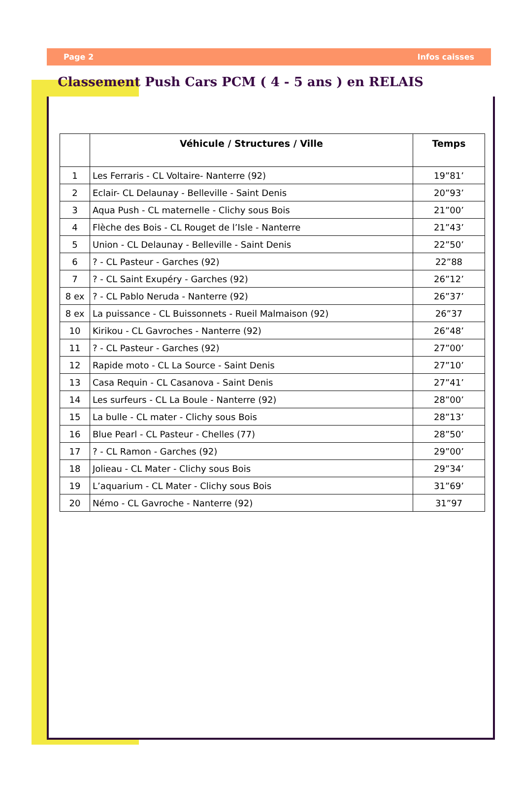Page 2 Infos caisses
Classement Push Cars PCM ( 4 - 5 ans ) en RELAIS
| | Véhicule / Structures / Ville | Temps |
| --- | --- | --- |
| 1 | Les Ferraris - CL Voltaire- Nanterre (92) | 19”81’ |
| 2 | Eclair- CL Delaunay - Belleville - Saint Denis | 20”93’ |
| 3 | Aqua Push - CL maternelle - Clichy sous Bois | 21”00’ |
| 4 | Flèche des Bois - CL Rouget de l’Isle - Nanterre | 21”43’ |
| 5 | Union - CL Delaunay - Belleville - Saint Denis | 22”50’ |
| 6 | ? - CL Pasteur - Garches (92) | 22”88 |
| 7 | ? - CL Saint Exupéry - Garches (92) | 26”12’ |
| 8 ex | ? - CL Pablo Neruda - Nanterre (92) | 26”37’ |
| 8 ex | La puissance - CL Buissonnets - Rueil Malmaison (92) | 26”37 |
| 10 | Kirikou - CL Gavroches - Nanterre (92) | 26”48’ |
| 11 | ? - CL Pasteur - Garches (92) | 27”00’ |
| 12 | Rapide moto - CL La Source - Saint Denis | 27”10’ |
| 13 | Casa Requin - CL Casanova - Saint Denis | 27”41’ |
| 14 | Les surfeurs - CL La Boule - Nanterre (92) | 28”00’ |
| 15 | La bulle - CL mater - Clichy sous Bois | 28”13’ |
| 16 | Blue Pearl - CL Pasteur - Chelles (77) | 28”50’ |
| 17 | ? - CL Ramon - Garches (92) | 29”00’ |
| 18 | Jolieau - CL Mater - Clichy sous Bois | 29”34’ |
| 19 | L’aquarium - CL Mater - Clichy sous Bois | 31”69’ |
| 20 | Némo - CL Gavroche - Nanterre (92) | 31”97 |